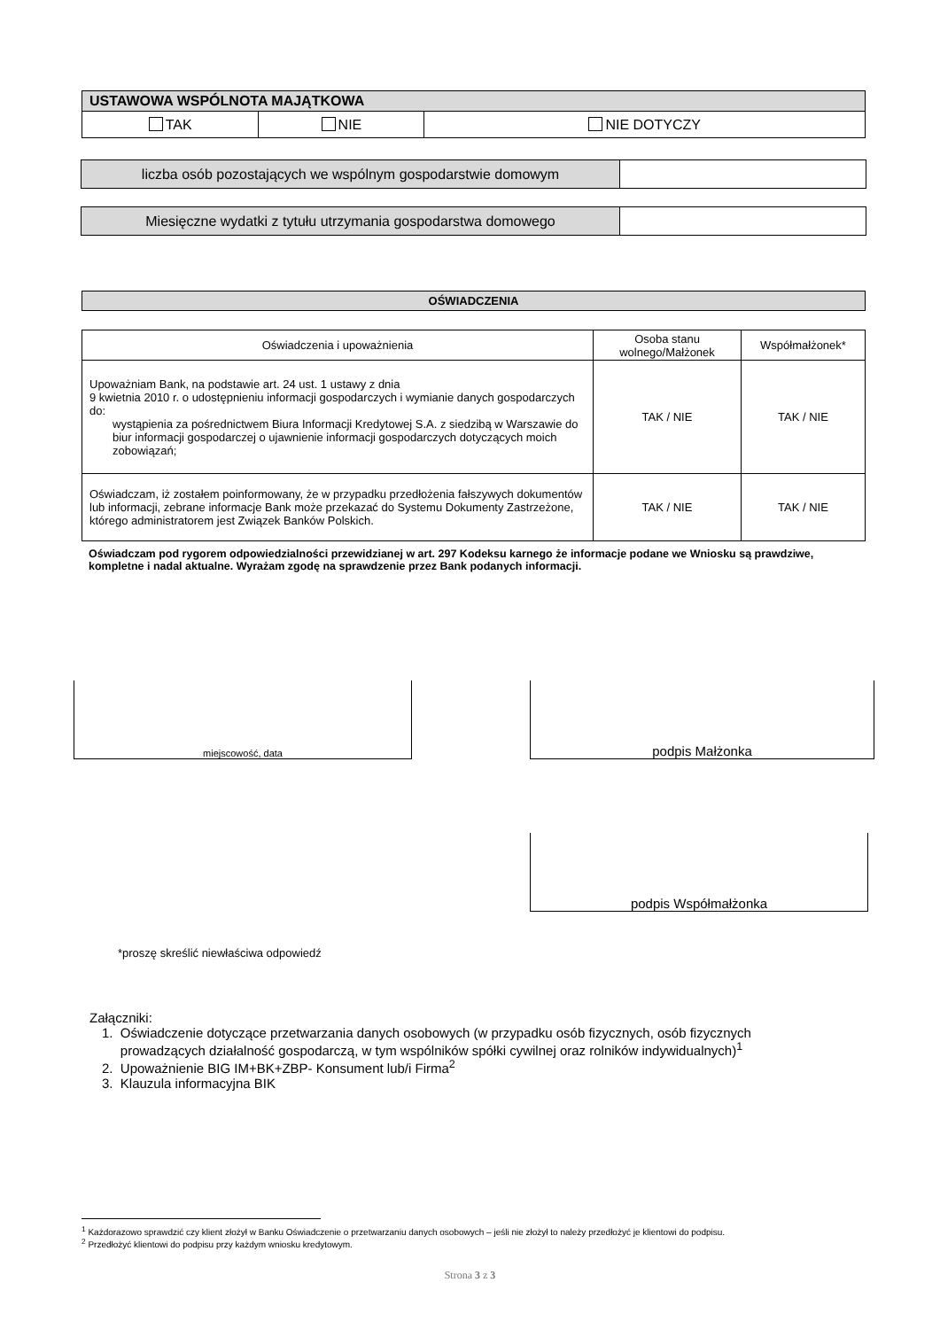| USTAWOWA WSPÓLNOTA MAJĄTKOWA | | |
| --- | --- | --- |
| TAK | NIE | NIE DOTYCZY |
| liczba osób pozostających we wspólnym gospodarstwie domowym | |
| Miesięczne wydatki z tytułu utrzymania gospodarstwa domowego | |
| OŚWIADCZENIA |
| --- |
| Oświadczenia i upoważnienia | Osoba stanu wolnego/Małżonek | Współmałżonek* |
| Upoważniam Bank, na podstawie art. 24 ust. 1 ustawy z dnia 9 kwietnia 2010 r. o udostępnieniu informacji gospodarczych i wymianie danych gospodarczych do: wystąpienia za pośrednictwem Biura Informacji Kredytowej S.A. z siedzibą w Warszawie do biur informacji gospodarczej o ujawnienie informacji gospodarczych dotyczących moich zobowiązań; | TAK / NIE | TAK / NIE |
| Oświadczam, iż zostałem poinformowany, że w przypadku przedłożenia fałszywych dokumentów lub informacji, zebrane informacje Bank może przekazać do Systemu Dokumenty Zastrzeżone, którego administratorem jest Związek Banków Polskich. | TAK / NIE | TAK / NIE |
Oświadczam pod rygorem odpowiedzialności przewidzianej w art. 297 Kodeksu karnego że informacje podane we Wniosku są prawdziwe, kompletne i nadal aktualne. Wyrażam zgodę na sprawdzenie przez Bank podanych informacji.
miejscowość, data podpis Małżonka
podpis Współmałżonka
*proszę skreślić niewłaściwa odpowiedź
Załączniki:
1. Oświadczenie dotyczące przetwarzania danych osobowych (w przypadku osób fizycznych, osób fizycznych
prowadzących działalność gospodarczą, w tym wspólników spółki cywilnej oraz rolników indywidualnych)<sup>1</sup>
2. Upoważnienie BIG IM+BK+ZBP- Konsument lub/i Firma<sup>2</sup>
3. Klauzula informacyjna BIK
<sup>1</sup> Każdorazowo sprawdzić czy klient złożył w Banku Oświadczenie o przetwarzaniu danych osobowych – jeśli nie złożył to należy przedłożyć je klientowi do podpisu.
<sup>2</sup> Przedłożyć klientowi do podpisu przy każdym wniosku kredytowym.
Strona 3 z 3